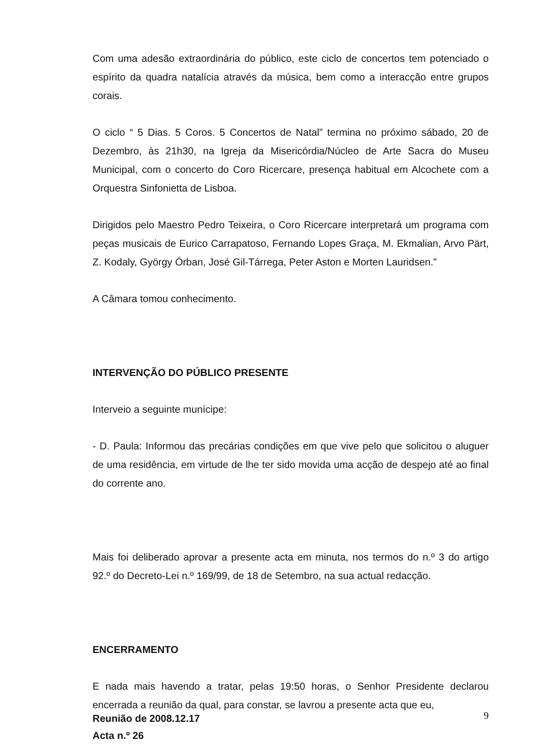Com uma adesão extraordinária do público, este ciclo de concertos tem potenciado o espírito da quadra natalícia através da música, bem como a interacção entre grupos corais.
O ciclo “ 5 Dias. 5 Coros. 5 Concertos de Natal” termina no próximo sábado, 20 de Dezembro, às 21h30, na Igreja da Misericórdia/Núcleo de Arte Sacra do Museu Municipal, com o concerto do Coro Ricercare, presença habitual em Alcochete com a Orquestra Sinfonietta de Lisboa.
Dirigidos pelo Maestro Pedro Teixeira, o Coro Ricercare interpretará um programa com peças musicais de Eurico Carrapatoso, Fernando Lopes Graça, M. Ekmalian, Arvo Pärt, Z. Kodaly, György Órban, José Gil-Tárrega, Peter Aston e Morten Lauridsen.”
A Câmara tomou conhecimento.
INTERVENÇÃO DO PÚBLICO PRESENTE
Interveio a seguinte munícipe:
- D. Paula: Informou das precárias condições em que vive pelo que solicitou o aluguer de uma residência, em virtude de lhe ter sido movida uma acção de despejo até ao final do corrente ano.
Mais foi deliberado aprovar a presente acta em minuta, nos termos do n.º 3 do artigo 92.º do Decreto-Lei n.º 169/99, de 18 de Setembro, na sua actual redacção.
ENCERRAMENTO
E nada mais havendo a tratar, pelas 19:50 horas, o Senhor Presidente declarou encerrada a reunião da qual, para constar, se lavrou a presente acta que eu,
Reunião de 2008.12.17
Acta n.º 26
9